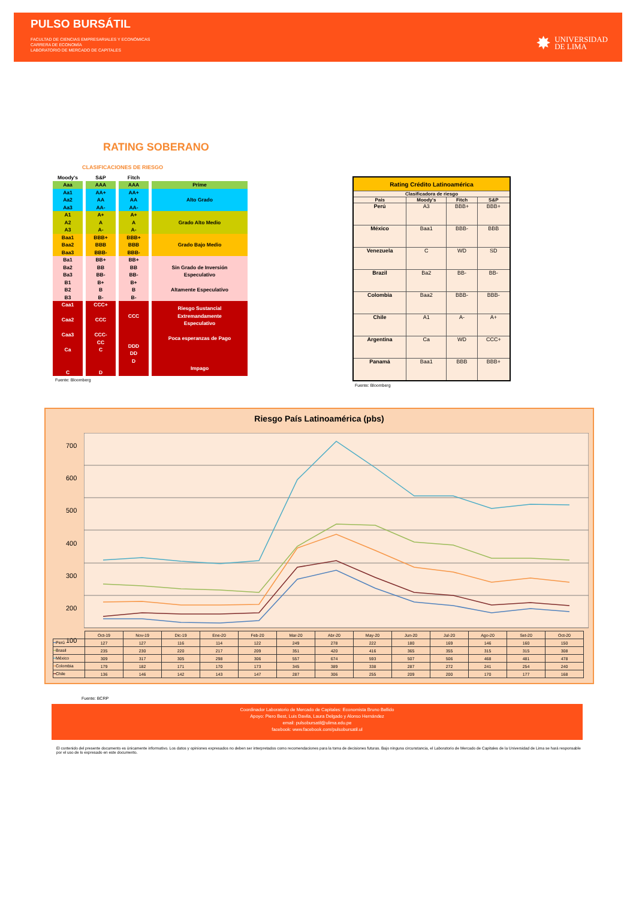PULSO BURSÁTIL
FACULTAD DE CIENCIAS EMPRESARIALES Y ECONÓMICAS
CARRERA DE ECONOMÍA
LABORATORIO DE MERCADO DE CAPITALES
✸ UNIVERSIDAD
DE LIMA
RATING SOBERANO
CLASIFICACIONES DE RIESGO
| Moody's | S&P | Fitch | |
| --- | --- | --- | --- |
| Aaa | AAA | AAA | Prime |
| Aa1 Aa2 Aa3 | AA+ AA AA- | AA+ AA AA- | Alto Grado |
| A1 A2 A3 | A+ A A- | A+ A A- | Grado Alto Medio |
| Baa1 Baa2 Baa3 | BBB+ BBB BBB- | BBB+ BBB BBB- | Grado Bajo Medio |
| Ba1 Ba2 Ba3 B1 B2 B3 | BB+ BB BB- B+ B B- | BB+ BB BB- B+ B B- | Sin Grado de Inversión Especulativo Altamente Especulativo |
| Caa1 Caa2 Caa3 Ca C | CCC+ CCC CCC- CC C D | CCC DDD DD D | Riesgo Sustancial Extremandamente Especulativo Poca esperanzas de Pago Impago |
Fuente: Bloomberg
| Rating Crédito Latinoamérica | | | |
| --- | --- | --- | --- |
| Clasificadora de riesgo | | | |
| País | Moody's | Fitch | S&P |
| Perú | A3 | BBB+ | BBB+ |
| México | Baa1 | BBB- | BBB |
| Venezuela | C | WD | SD |
| Brazil | Ba2 | BB- | BB- |
| Colombia | Baa2 | BBB- | BBB- |
| Chile | A1 | A- | A+ |
| Argentina | Ca | WD | CCC+ |
| Panamá | Baa1 | BBB | BBB+ |
Fuente: Bloomberg
Riesgo País Latinoamérica (pbs)
700
600
500
400
300
200
100
| | Oct-19 | Nov-19 | Dic-19 | Ene-20 | Feb-20 | Mar-20 | Abr-20 | May-20 | Jun-20 | Jul-20 | Ago-20 | Set-20 | Oct-20 |
| --- | --- | --- | --- | --- | --- | --- | --- | --- | --- | --- | --- | --- | --- |
| ━ Perú | 127 | 127 | 116 | 114 | 122 | 249 | 278 | 222 | 180 | 169 | 146 | 160 | 150 |
| ━ Brasil | 235 | 230 | 220 | 217 | 209 | 351 | 420 | 416 | 365 | 355 | 315 | 315 | 308 |
| ━ México | 309 | 317 | 305 | 298 | 306 | 557 | 674 | 593 | 507 | 506 | 468 | 481 | 478 |
| ━ Colombia | 179 | 182 | 171 | 170 | 173 | 345 | 389 | 338 | 287 | 272 | 241 | 254 | 240 |
| ━ Chile | 136 | 146 | 142 | 143 | 147 | 287 | 306 | 255 | 209 | 200 | 170 | 177 | 168 |
Fuente: BCRP
Coordinador Laboratorio de Mercado de Capitales: Economista Bruno Bellido
Apoyo: Piero Best, Luis Davila, Laura Delgado y Alonso Hernández
email: pulsobursatil@ulima.edu.pe
facebook: www.facebook.com/pulsobursatil.ul
El contenido del presente documento es únicamente informativo. Los datos y opiniones expresados no deben ser interpretados como recomendaciones para la toma de decisiones futuras. Bajo ninguna circunstancia, el Laboratorio de Mercado de Capitales de la Universidad de Lima se hará responsable por el uso de lo expresado en este documento.